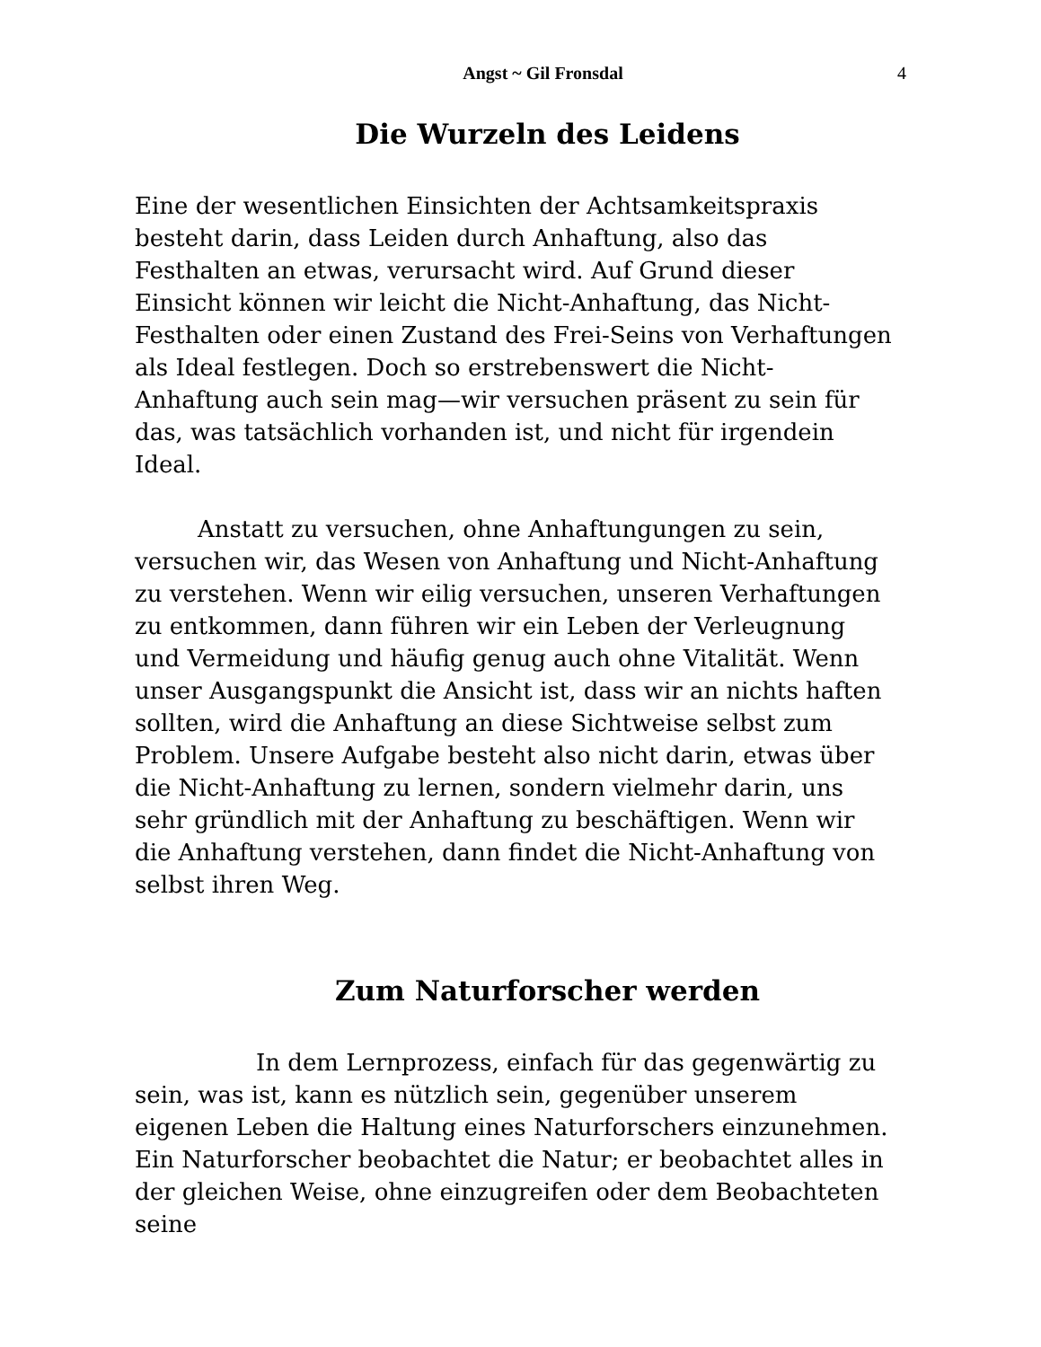Angst ~ Gil Fronsdal 4
Die Wurzeln des Leidens
Eine der wesentlichen Einsichten der Achtsamkeitspraxis besteht darin, dass Leiden durch Anhaftung, also das Festhalten an etwas, verursacht wird. Auf Grund dieser Einsicht können wir leicht die Nicht-Anhaftung, das Nicht-Festhalten oder einen Zustand des Frei-Seins von Verhaftungen als Ideal festlegen. Doch so erstrebenswert die Nicht-Anhaftung auch sein mag—wir versuchen präsent zu sein für das, was tatsächlich vorhanden ist, und nicht für irgendein Ideal.
Anstatt zu versuchen, ohne Anhaftungungen zu sein, versuchen wir, das Wesen von Anhaftung und Nicht-Anhaftung zu verstehen. Wenn wir eilig versuchen, unseren Verhaftungen zu entkommen, dann führen wir ein Leben der Verleugnung und Vermeidung und häufig genug auch ohne Vitalität. Wenn unser Ausgangspunkt die Ansicht ist, dass wir an nichts haften sollten, wird die Anhaftung an diese Sichtweise selbst zum Problem. Unsere Aufgabe besteht also nicht darin, etwas über die Nicht-Anhaftung zu lernen, sondern vielmehr darin, uns sehr gründlich mit der Anhaftung zu beschäftigen. Wenn wir die Anhaftung verstehen, dann findet die Nicht-Anhaftung von selbst ihren Weg.
Zum Naturforscher werden
In dem Lernprozess, einfach für das gegenwärtig zu sein, was ist, kann es nützlich sein, gegenüber unserem eigenen Leben die Haltung eines Naturforschers einzunehmen. Ein Naturforscher beobachtet die Natur; er beobachtet alles in der gleichen Weise, ohne einzugreifen oder dem Beobachteten seine